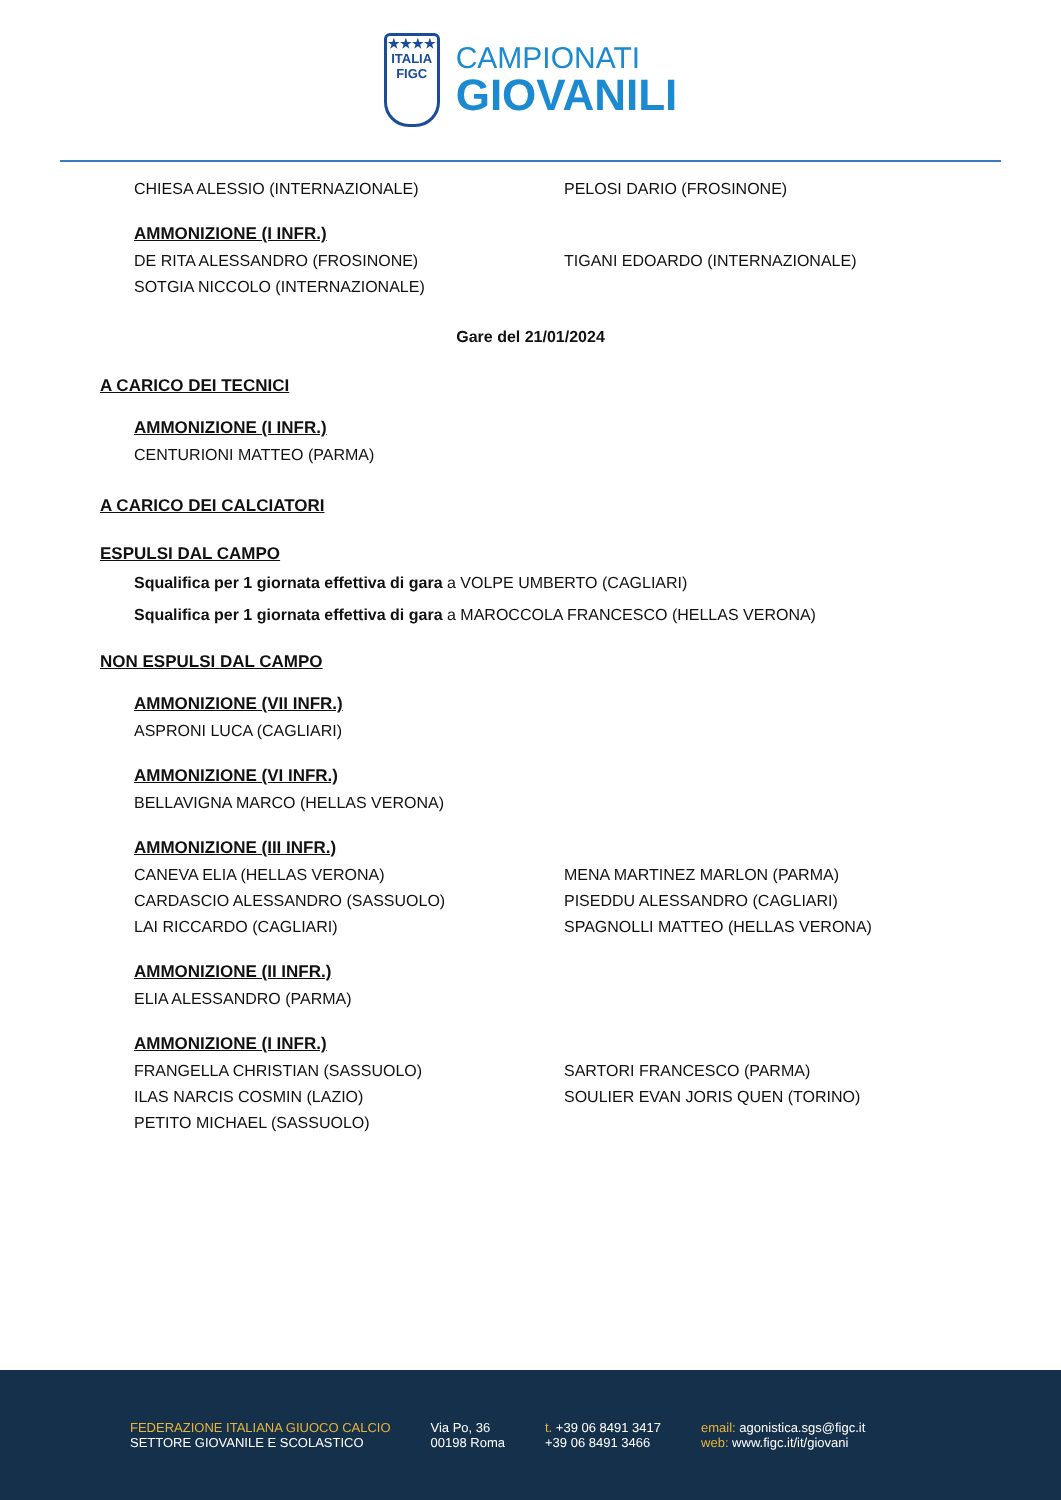★★★★
ITALIA
FIGC
CAMPIONATI
GIOVANILI
CHIESA ALESSIO (INTERNAZIONALE) PELOSI DARIO (FROSINONE)
AMMONIZIONE (I INFR.)
DE RITA ALESSANDRO (FROSINONE) TIGANI EDOARDO (INTERNAZIONALE)
SOTGIA NICCOLO (INTERNAZIONALE)
Gare del 21/01/2024
A CARICO DEI TECNICI
AMMONIZIONE (I INFR.)
CENTURIONI MATTEO (PARMA)
A CARICO DEI CALCIATORI
ESPULSI DAL CAMPO
Squalifica per 1 giornata effettiva di gara a VOLPE UMBERTO (CAGLIARI)
Squalifica per 1 giornata effettiva di gara a MAROCCOLA FRANCESCO (HELLAS VERONA)
NON ESPULSI DAL CAMPO
AMMONIZIONE (VII INFR.)
ASPRONI LUCA (CAGLIARI)
AMMONIZIONE (VI INFR.)
BELLAVIGNA MARCO (HELLAS VERONA)
AMMONIZIONE (III INFR.)
CANEVA ELIA (HELLAS VERONA) MENA MARTINEZ MARLON (PARMA)
CARDASCIO ALESSANDRO (SASSUOLO) PISEDDU ALESSANDRO (CAGLIARI)
LAI RICCARDO (CAGLIARI) SPAGNOLLI MATTEO (HELLAS VERONA)
AMMONIZIONE (II INFR.)
ELIA ALESSANDRO (PARMA)
AMMONIZIONE (I INFR.)
FRANGELLA CHRISTIAN (SASSUOLO) SARTORI FRANCESCO (PARMA)
ILAS NARCIS COSMIN (LAZIO) SOULIER EVAN JORIS QUEN (TORINO)
PETITO MICHAEL (SASSUOLO)
FEDERAZIONE ITALIANA GIUOCO CALCIO
SETTORE GIOVANILE E SCOLASTICO
Via Po, 36
00198 Roma
t. +39 06 8491 3417
+39 06 8491 3466
email: agonistica.sgs@figc.it
web: www.figc.it/it/giovani